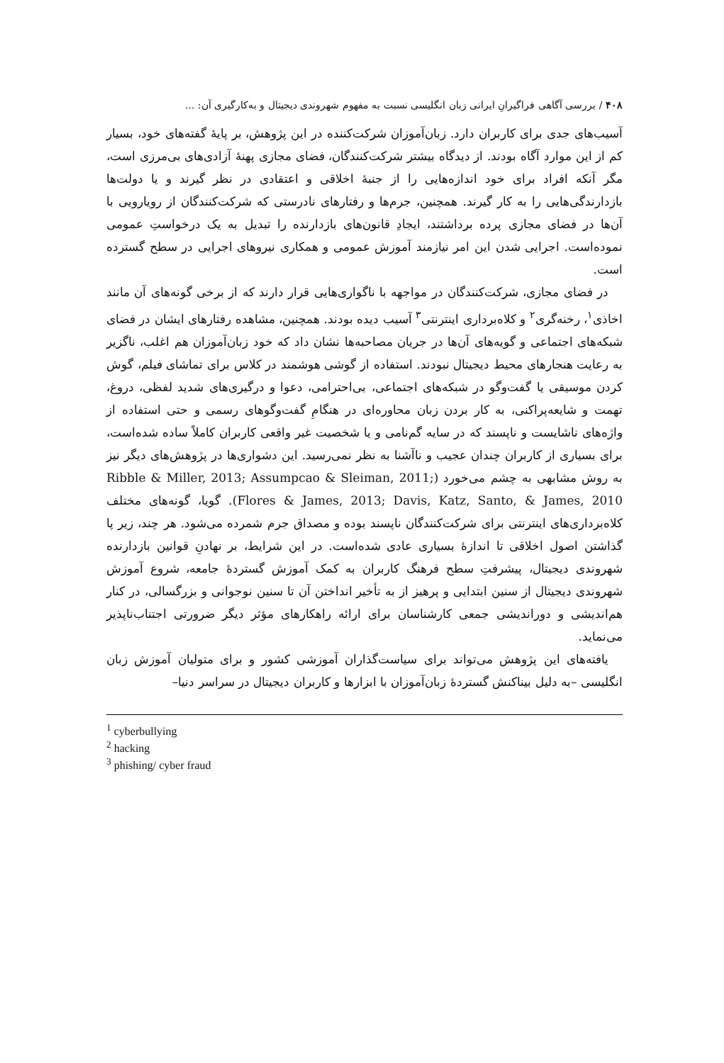۴۰۸ / بررسی آگاهی فراگیرانِ ایرانی زبان انگلیسی نسبت به مفهوم شهروندی دیجیتال و به‌کارگیری آن: ...
آسیب‌های جدی برای کاربران دارد. زبان‌آموزان شرکت‌کننده در این پژوهش، بر پایهٔ گفته‌های خود، بسیار کم از این موارد آگاه بودند. از دیدگاه بیشتر شرکت‌کنندگان، فضای مجازی پهنهٔ آزادی‌های بی‌مرزی است، مگر آنکه افراد برای خود اندازه‌هایی را از جنبهٔ اخلاقی و اعتقادی در نظر گیرند و یا دولت‌ها بازدارندگی‌هایی را به کار گیرند. همچنین، جرم‌ها و رفتارهای نادرستی که شرکت‌کنندگان از رویارویی با آن‌ها در فضای مجازی پرده برداشتند، ایجادِ قانون‌های بازدارنده را تبدیل به یک درخواستِ عمومی نموده‌است. اجرایی شدن این امر نیازمند آموزش عمومی و همکاری نیروهای اجرایی در سطح گسترده است.
در فضای مجازی، شرکت‌کنندگان در مواجهه با ناگواری‌هایی قرار دارند که از برخی گونه‌های آن مانند اخاذی<sup>۱</sup>، رخنه‌گری<sup>۲</sup> و کلاه‌برداری اینترنتی<sup>۳</sup> آسیب دیده بودند. همچنین، مشاهده رفتارهای ایشان در فضای شبکه‌های اجتماعی و گویه‌های آن‌ها در جریان مصاحبه‌ها نشان داد که خود زبان‌آموزان هم اغلب، ناگزیر به رعایت هنجارهای محیط دیجیتال نبودند. استفاده از گوشی هوشمند در کلاس برای تماشای فیلم، گوش کردن موسیقی یا گفت‌وگو در شبکه‌های اجتماعی، بی‌احترامی، دعوا و درگیری‌های شدید لفظی، دروغ، تهمت و شایعه‌پراکنی، به کار بردن زبان محاوره‌ای در هنگامِ گفت‌وگوهای رسمی و حتی استفاده از واژه‌های ناشایست و ناپسند که در سایه گم‌نامی و یا شخصیت غیر واقعی کاربران کاملاً ساده شده‌است، برای بسیاری از کاربران چندان عجیب و ناآشنا به نظر نمی‌رسید. این دشواری‌ها در پژوهش‌های دیگر نیز به روش مشابهی به چشم می‌خورد (Ribble & Miller, 2013; Assumpcao & Sleiman, 2011; Flores & James, 2013; Davis, Katz, Santo, & James, 2010). گویا، گونه‌های مختلف کلاه‌برداری‌های اینترنتی برای شرکت‌کنندگان ناپسند بوده و مصداق جرم شمرده می‌شود. هر چند، زیر پا گذاشتن اصول اخلاقی تا اندازهٔ بسیاری عادی شده‌است. در این شرایط، بر نهادنِ قوانین بازدارنده شهروندی دیجیتال، پیشرفتِ سطح فرهنگ کاربران به کمک آموزش گستردهٔ جامعه، شروع آموزش شهروندی دیجیتال از سنین ابتدایی و پرهیز از به تأخیر انداختن آن تا سنین نوجوانی و بزرگسالی، در کنار هم‌اندیشی و دوراندیشی جمعی کارشناسان برای ارائه راهکارهای مؤثر دیگر ضرورتی اجتناب‌ناپذیر می‌نماید.
یافته‌های این پژوهش می‌تواند برای سیاست‌گذاران آموزشی کشور و برای متولیان آموزش زبان انگلیسی –به دلیل بیناکنش گستردهٔ زبان‌آموزان با ابزارها و کاربران دیجیتال در سراسر دنیا–
<sup>1</sup> cyberbullying
<sup>2</sup> hacking
<sup>3</sup> phishing/ cyber fraud